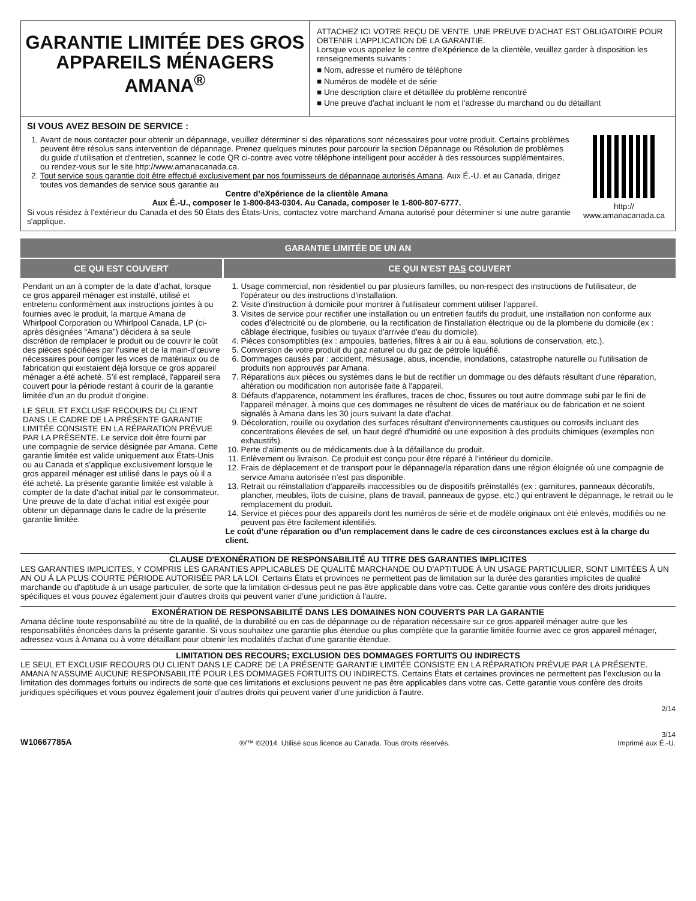GARANTIE LIMITÉE DES GROS APPAREILS MÉNAGERS AMANA<sup>®</sup>
ATTACHEZ ICI VOTRE REÇU DE VENTE. UNE PREUVE D’ACHAT EST OBLIGATOIRE POUR OBTENIR L'APPLICATION DE LA GARANTIE.
Lorsque vous appelez le centre d'eXpérience de la clientèle, veuillez garder à disposition les renseignements suivants :
■ Nom, adresse et numéro de téléphone
■ Numéros de modèle et de série
■ Une description claire et détaillée du problème rencontré
■ Une preuve d'achat incluant le nom et l'adresse du marchand ou du détaillant
SI VOUS AVEZ BESOIN DE SERVICE :
http://
www.amanacanada.ca
1. Avant de nous contacter pour obtenir un dépannage, veuillez déterminer si des réparations sont nécessaires pour votre produit. Certains problèmes peuvent être résolus sans intervention de dépannage. Prenez quelques minutes pour parcourir la section Dépannage ou Résolution de problèmes du guide d'utilisation et d'entretien, scannez le code QR ci-contre avec votre téléphone intelligent pour accéder à des ressources supplémentaires, ou rendez-vous sur le site http://www.amanacanada.ca.
2. Tout service sous garantie doit être effectué exclusivement par nos fournisseurs de dépannage autorisés Amana. Aux É.-U. et au Canada, dirigez toutes vos demandes de service sous garantie au
Centre d’eXpérience de la clientèle Amana
Aux É.-U., composer le 1-800-843-0304. Au Canada, composer le 1-800-807-6777.
Si vous résidez à l'extérieur du Canada et des 50 États des États-Unis, contactez votre marchand Amana autorisé pour déterminer si une autre garantie s'applique.
| GARANTIE LIMITÉE DE UN AN | |
| --- | --- |
| CE QUI EST COUVERT | CE QUI N’EST PAS COUVERT |
| Pendant un an à compter de la date d’achat, lorsque ce gros appareil ménager est installé, utilisé et entretenu conformément aux instructions jointes à ou fournies avec le produit, la marque Amana de Whirlpool Corporation ou Whirlpool Canada, LP (ci-après désignées “Amana”) décidera à sa seule discrétion de remplacer le produit ou de couvrir le coût des pièces spécifiées par l’usine et de la main-d’œuvre nécessaires pour corriger les vices de matériaux ou de fabrication qui existaient déjà lorsque ce gros appareil ménager a été acheté. S’il est remplacé, l'appareil sera couvert pour la période restant à courir de la garantie limitée d’un an du produit d’origine. LE SEUL ET EXCLUSIF RECOURS DU CLIENT DANS LE CADRE DE LA PRÉSENTE GARANTIE LIMITÉE CONSISTE EN LA RÉPARATION PRÉVUE PAR LA PRÉSENTE. Le service doit être fourni par une compagnie de service désignée par Amana. Cette garantie limitée est valide uniquement aux États-Unis ou au Canada et s’applique exclusivement lorsque le gros appareil ménager est utilisé dans le pays où il a été acheté. La présente garantie limitée est valable à compter de la date d'achat initial par le consommateur. Une preuve de la date d’achat initial est exigée pour obtenir un dépannage dans le cadre de la présente garantie limitée. | 1. Usage commercial, non résidentiel ou par plusieurs familles, ou non-respect des instructions de l'utilisateur, de l'opérateur ou des instructions d'installation. 2. Visite d'instruction à domicile pour montrer à l'utilisateur comment utiliser l'appareil. 3. Visites de service pour rectifier une installation ou un entretien fautifs du produit, une installation non conforme aux codes d’électricité ou de plomberie, ou la rectification de l'installation électrique ou de la plomberie du domicile (ex : câblage électrique, fusibles ou tuyaux d'arrivée d'eau du domicile). 4. Pièces consomptibles (ex : ampoules, batteries, filtres à air ou à eau, solutions de conservation, etc.). 5. Conversion de votre produit du gaz naturel ou du gaz de pétrole liquéfié. 6. Dommages causés par : accident, mésusage, abus, incendie, inondations, catastrophe naturelle ou l'utilisation de produits non approuvés par Amana. 7. Réparations aux pièces ou systèmes dans le but de rectifier un dommage ou des défauts résultant d'une réparation, altération ou modification non autorisée faite à l'appareil. 8. Défauts d'apparence, notamment les éraflures, traces de choc, fissures ou tout autre dommage subi par le fini de l'appareil ménager, à moins que ces dommages ne résultent de vices de matériaux ou de fabrication et ne soient signalés à Amana dans les 30 jours suivant la date d'achat. 9. Décoloration, rouille ou oxydation des surfaces résultant d'environnements caustiques ou corrosifs incluant des concentrations élevées de sel, un haut degré d'humidité ou une exposition à des produits chimiques (exemples non exhaustifs). 10. Perte d'aliments ou de médicaments due à la défaillance du produit. 11. Enlèvement ou livraison. Ce produit est conçu pour être réparé à l'intérieur du domicile. 12. Frais de déplacement et de transport pour le dépannage/la réparation dans une région éloignée où une compagnie de service Amana autorisée n’est pas disponible. 13. Retrait ou réinstallation d'appareils inaccessibles ou de dispositifs préinstallés (ex : garnitures, panneaux décoratifs, plancher, meubles, îlots de cuisine, plans de travail, panneaux de gypse, etc.) qui entravent le dépannage, le retrait ou le remplacement du produit. 14. Service et pièces pour des appareils dont les numéros de série et de modèle originaux ont été enlevés, modifiés ou ne peuvent pas être facilement identifiés. Le coût d’une réparation ou d’un remplacement dans le cadre de ces circonstances exclues est à la charge du client. |
CLAUSE D'EXONÉRATION DE RESPONSABILITÉ AU TITRE DES GARANTIES IMPLICITES
LES GARANTIES IMPLICITES, Y COMPRIS LES GARANTIES APPLICABLES DE QUALITÉ MARCHANDE OU D'APTITUDE À UN USAGE PARTICULIER, SONT LIMITÉES À UN AN OU À LA PLUS COURTE PÉRIODE AUTORISÉE PAR LA LOI. Certains États et provinces ne permettent pas de limitation sur la durée des garanties implicites de qualité marchande ou d'aptitude à un usage particulier, de sorte que la limitation ci-dessus peut ne pas être applicable dans votre cas. Cette garantie vous confère des droits juridiques spécifiques et vous pouvez également jouir d’autres droits qui peuvent varier d’une juridiction à l'autre.
EXONÉRATION DE RESPONSABILITÉ DANS LES DOMAINES NON COUVERTS PAR LA GARANTIE
Amana décline toute responsabilité au titre de la qualité, de la durabilité ou en cas de dépannage ou de réparation nécessaire sur ce gros appareil ménager autre que les responsabilités énoncées dans la présente garantie. Si vous souhaitez une garantie plus étendue ou plus complète que la garantie limitée fournie avec ce gros appareil ménager, adressez-vous à Amana ou à votre détaillant pour obtenir les modalités d'achat d'une garantie étendue.
LIMITATION DES RECOURS; EXCLUSION DES DOMMAGES FORTUITS OU INDIRECTS
LE SEUL ET EXCLUSIF RECOURS DU CLIENT DANS LE CADRE DE LA PRÉSENTE GARANTIE LIMITÉE CONSISTE EN LA RÉPARATION PRÉVUE PAR LA PRÉSENTE. AMANA N’ASSUME AUCUNE RESPONSABILITÉ POUR LES DOMMAGES FORTUITS OU INDIRECTS. Certains États et certaines provinces ne permettent pas l’exclusion ou la limitation des dommages fortuits ou indirects de sorte que ces limitations et exclusions peuvent ne pas être applicables dans votre cas. Cette garantie vous confère des droits juridiques spécifiques et vous pouvez également jouir d’autres droits qui peuvent varier d’une juridiction à l'autre.
2/14
W10667785A ®/™ ©2014. Utilisé sous licence au Canada. Tous droits réservés. 3/14
Imprimé aux É.-U.